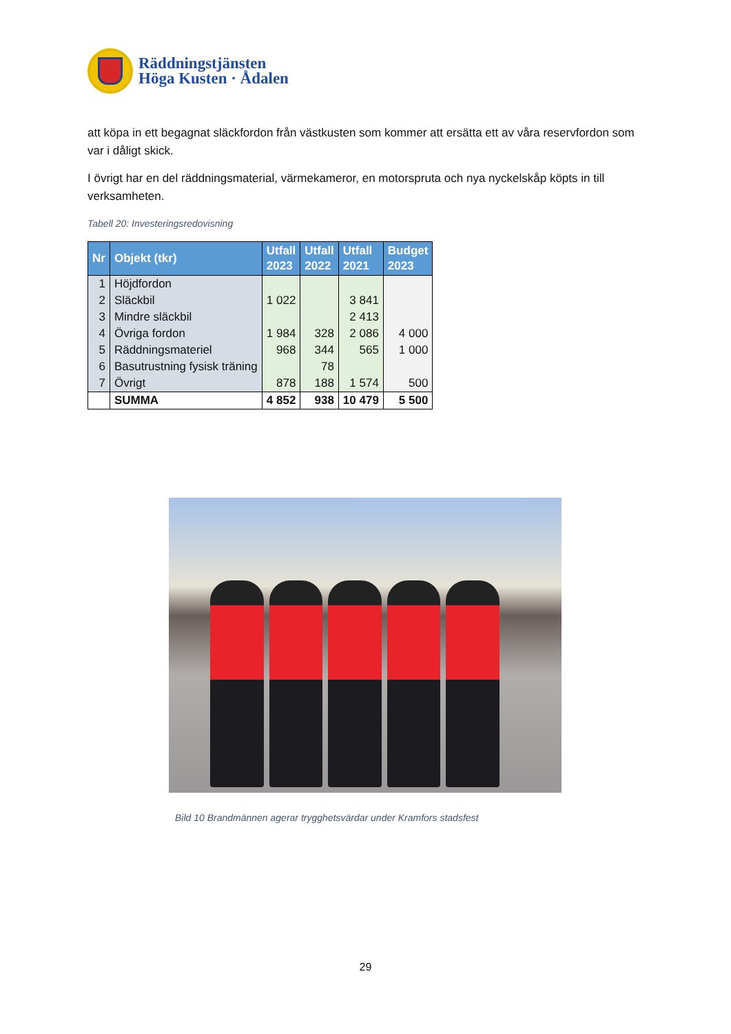Räddningstjänsten
Höga Kusten · Ådalen
att köpa in ett begagnat släckfordon från västkusten som kommer att ersätta ett av våra reservfordon som var i dåligt skick.
I övrigt har en del räddningsmaterial, värmekameror, en motorspruta och nya nyckelskåp köpts in till verksamheten.
Tabell 20: Investeringsredovisning
| Nr | Objekt (tkr) | Utfall 2023 | Utfall 2022 | Utfall 2021 | Budget 2023 |
| --- | --- | --- | --- | --- | --- |
| 1 | Höjdfordon | | | | |
| 2 | Släckbil | 1 022 | | 3 841 | |
| 3 | Mindre släckbil | | | 2 413 | |
| 4 | Övriga fordon | 1 984 | 328 | 2 086 | 4 000 |
| 5 | Räddningsmateriel | 968 | 344 | 565 | 1 000 |
| 6 | Basutrustning fysisk träning | | 78 | | |
| 7 | Övrigt | 878 | 188 | 1 574 | 500 |
| | SUMMA | 4 852 | 938 | 10 479 | 5 500 |
Bild 10 Brandmännen agerar trygghetsvärdar under Kramfors stadsfest
29